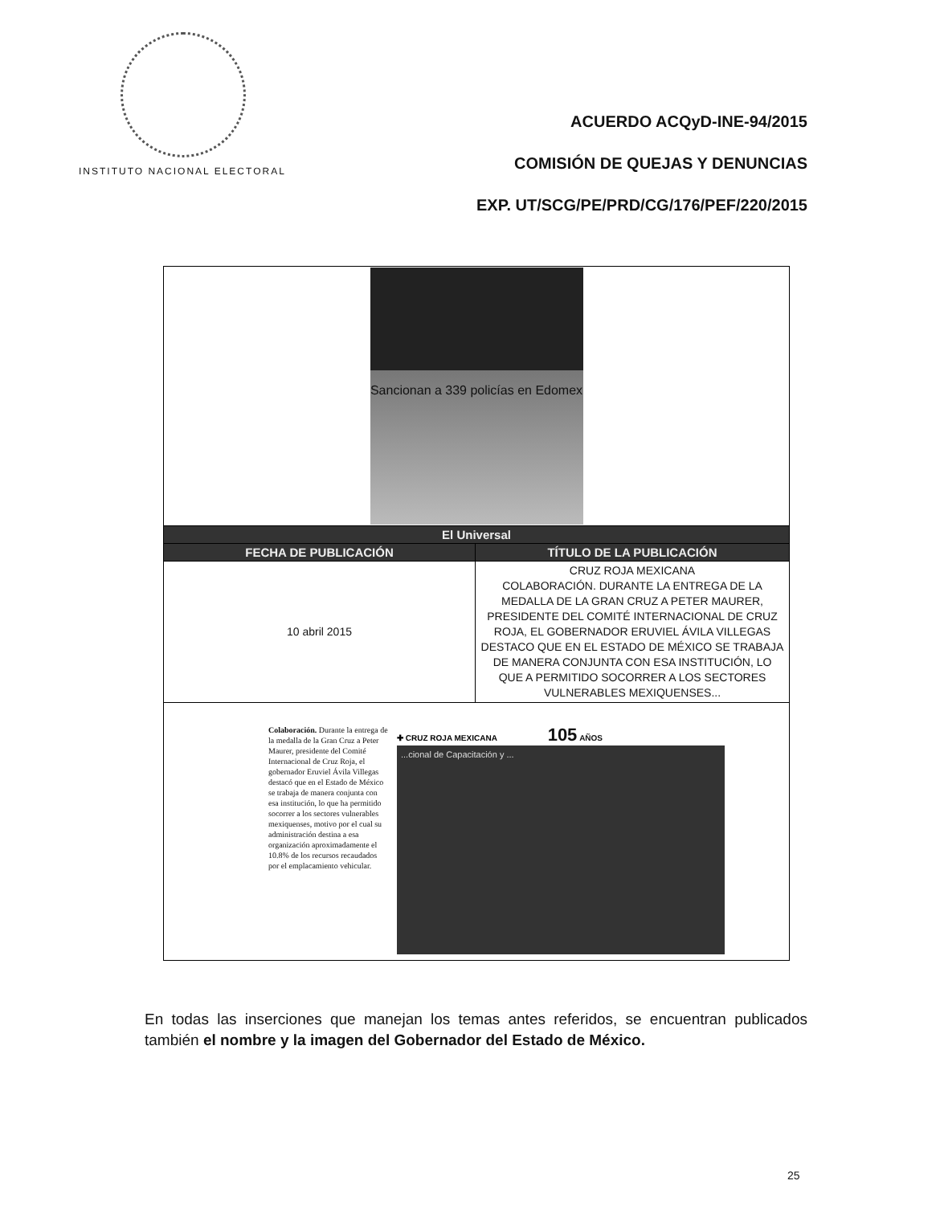INSTITUTO NACIONAL ELECTORAL
ACUERDO ACQyD-INE-94/2015
COMISIÓN DE QUEJAS Y DENUNCIAS
EXP. UT/SCG/PE/PRD/CG/176/PEF/220/2015
| Sancionan a 339 policías en Edomex | |
| El Universal | |
| FECHA DE PUBLICACIÓN | TÍTULO DE LA PUBLICACIÓN |
| 10 abril 2015 | CRUZ ROJA MEXICANA COLABORACIÓN. DURANTE LA ENTREGA DE LA MEDALLA DE LA GRAN CRUZ A PETER MAURER, PRESIDENTE DEL COMITÉ INTERNACIONAL DE CRUZ ROJA, EL GOBERNADOR ERUVIEL ÁVILA VILLEGAS DESTACO QUE EN EL ESTADO DE MÉXICO SE TRABAJA DE MANERA CONJUNTA CON ESA INSTITUCIÓN, LO QUE A PERMITIDO SOCORRER A LOS SECTORES VULNERABLES MEXIQUENSES... |
| Colaboración. Durante la entrega de la medalla de la Gran Cruz a Peter Maurer, presidente del Comité Internacional de Cruz Roja, el gobernador Eruviel Ávila Villegas destacó que en el Estado de México se trabaja de manera conjunta con esa institución, lo que ha permitido socorrer a los sectores vulnerables mexiquenses, motivo por el cual su administración destina a esa organización aproximadamente el 10.8% de los recursos recaudados por el emplacamiento vehicular. ✚ CRUZ ROJA MEXICANA 105 AÑOS ...cional de Capacitación y ... | |
En todas las inserciones que manejan los temas antes referidos, se encuentran publicados también el nombre y la imagen del Gobernador del Estado de México.
25